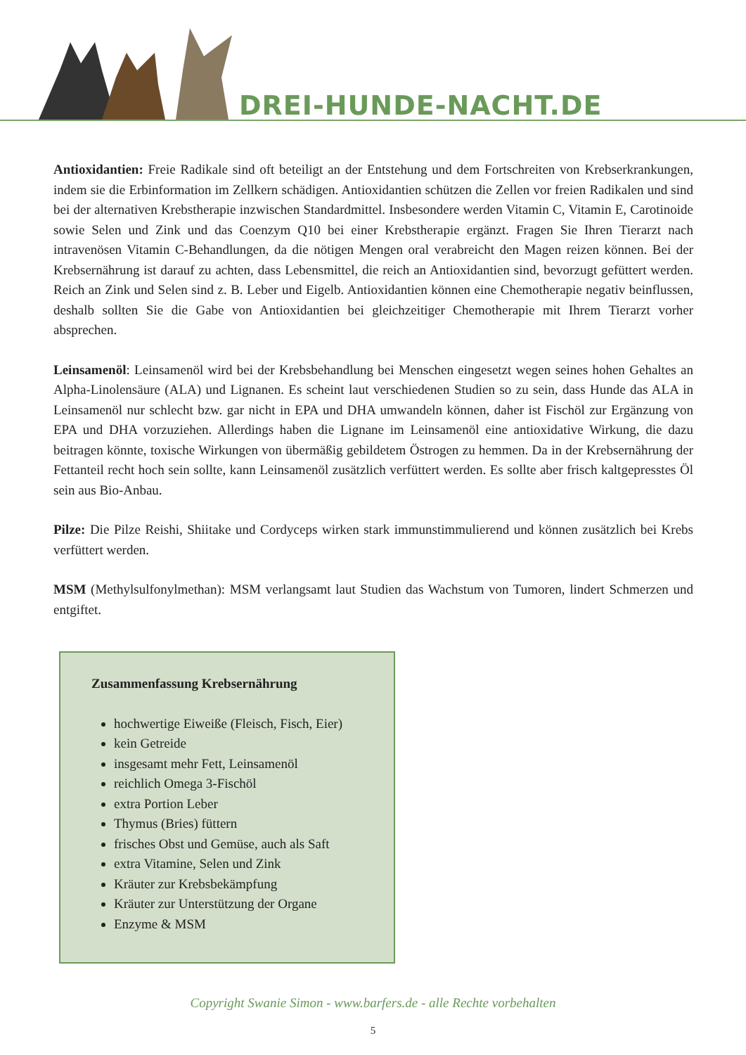DREI-HUNDE-NACHT.DE
Antioxidantien: Freie Radikale sind oft beteiligt an der Entstehung und dem Fortschreiten von Krebserkrankungen, indem sie die Erbinformation im Zellkern schädigen. Antioxidantien schützen die Zellen vor freien Radikalen und sind bei der alternativen Krebstherapie inzwischen Standardmittel. Insbesondere werden Vitamin C, Vitamin E, Carotinoide sowie Selen und Zink und das Coenzym Q10 bei einer Krebstherapie ergänzt. Fragen Sie Ihren Tierarzt nach intravenösen Vitamin C-Behandlungen, da die nötigen Mengen oral verabreicht den Magen reizen können. Bei der Krebsernährung ist darauf zu achten, dass Lebensmittel, die reich an Antioxidantien sind, bevorzugt gefüttert werden. Reich an Zink und Selen sind z. B. Leber und Eigelb. Antioxidantien können eine Chemotherapie negativ beinflussen, deshalb sollten Sie die Gabe von Antioxidantien bei gleichzeitiger Chemotherapie mit Ihrem Tierarzt vorher absprechen.
Leinsamenöl: Leinsamenöl wird bei der Krebsbehandlung bei Menschen eingesetzt wegen seines hohen Gehaltes an Alpha-Linolensäure (ALA) und Lignanen. Es scheint laut verschiedenen Studien so zu sein, dass Hunde das ALA in Leinsamenöl nur schlecht bzw. gar nicht in EPA und DHA umwandeln können, daher ist Fischöl zur Ergänzung von EPA und DHA vorzuziehen. Allerdings haben die Lignane im Leinsamenöl eine antioxidative Wirkung, die dazu beitragen könnte, toxische Wirkungen von übermäßig gebildetem Östrogen zu hemmen. Da in der Krebsernährung der Fettanteil recht hoch sein sollte, kann Leinsamenöl zusätzlich verfüttert werden. Es sollte aber frisch kaltgepresstes Öl sein aus Bio-Anbau.
Pilze: Die Pilze Reishi, Shiitake und Cordyceps wirken stark immunstimmulierend und können zusätzlich bei Krebs verfüttert werden.
MSM (Methylsulfonylmethan): MSM verlangsamt laut Studien das Wachstum von Tumoren, lindert Schmerzen und entgiftet.
Zusammenfassung Krebsernährung
hochwertige Eiweiße (Fleisch, Fisch, Eier)
kein Getreide
insgesamt mehr Fett, Leinsamenöl
reichlich Omega 3-Fischöl
extra Portion Leber
Thymus (Bries) füttern
frisches Obst und Gemüse, auch als Saft
extra Vitamine, Selen und Zink
Kräuter zur Krebsbekämpfung
Kräuter zur Unterstützung der Organe
Enzyme & MSM
Copyright Swanie Simon - www.barfers.de - alle Rechte vorbehalten
5